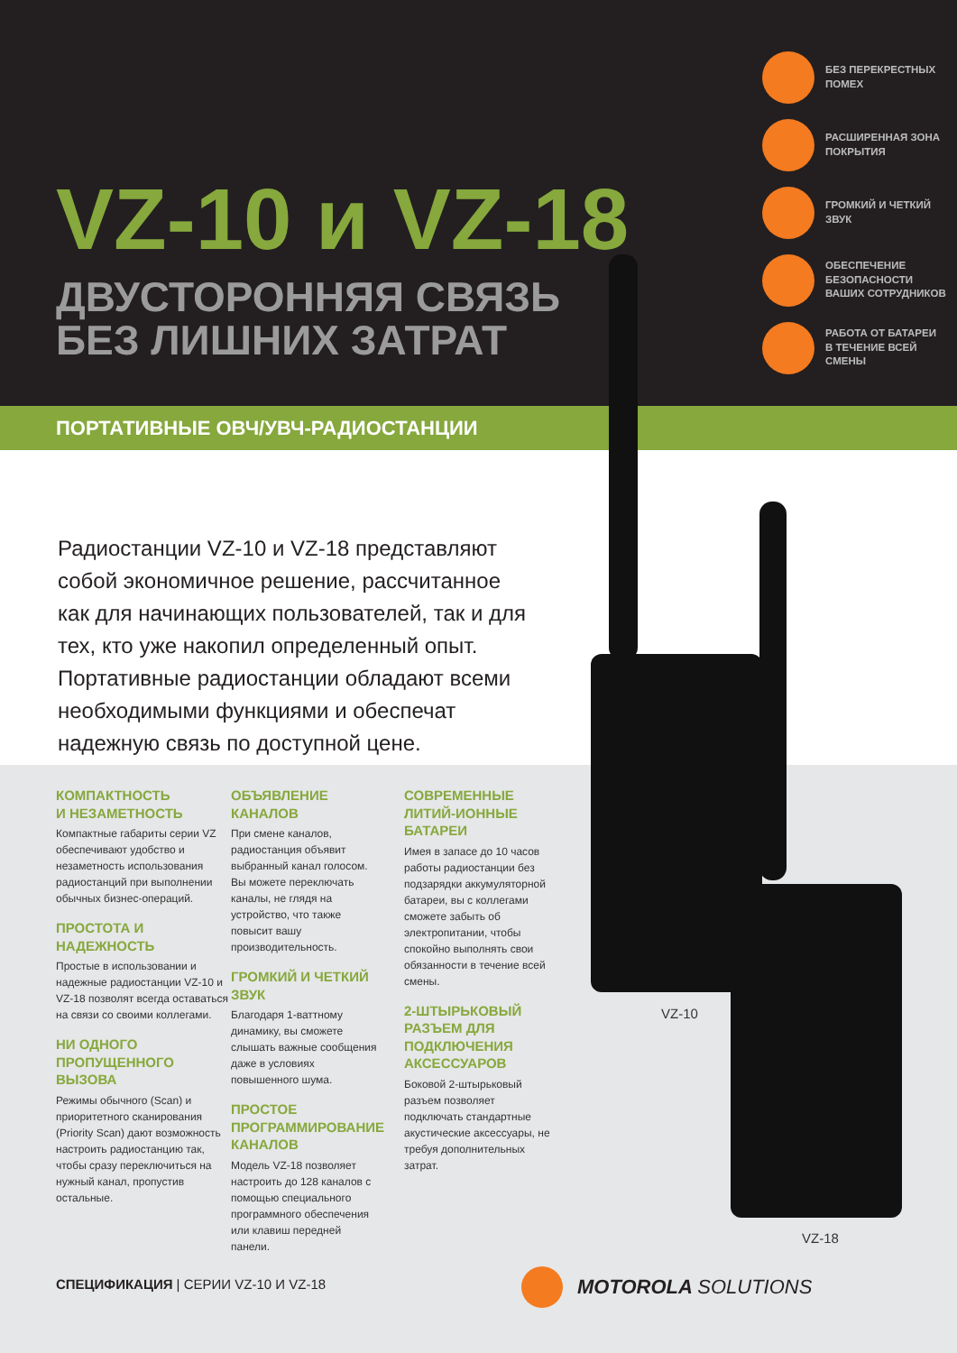VZ-10 и VZ-18
ДВУСТОРОННЯЯ СВЯЗЬ
БЕЗ ЛИШНИХ ЗАТРАТ
БЕЗ ПЕРЕКРЕСТНЫХ
ПОМЕХ
РАСШИРЕННАЯ ЗОНА
ПОКРЫТИЯ
ГРОМКИЙ И ЧЕТКИЙ
ЗВУК
ОБЕСПЕЧЕНИЕ
БЕЗОПАСНОСТИ
ВАШИХ СОТРУДНИКОВ
РАБОТА ОТ БАТАРЕИ
В ТЕЧЕНИЕ ВСЕЙ
СМЕНЫ
ПОРТАТИВНЫЕ ОВЧ/УВЧ-РАДИОСТАНЦИИ
Радиостанции VZ-10 и VZ-18 представляют собой экономичное решение, рассчитанное как для начинающих пользователей, так и для тех, кто уже накопил определенный опыт. Портативные радиостанции обладают всеми необходимыми функциями и обеспечат надежную связь по доступной цене.
КОМПАКТНОСТЬ
И НЕЗАМЕТНОСТЬ
Компактные габариты серии VZ обеспечивают удобство и незаметность использования радиостанций при выполнении обычных бизнес-операций.
ПРОСТОТА И НАДЕЖНОСТЬ
Простые в использовании и надежные радиостанции VZ-10 и VZ-18 позволят всегда оставаться на связи со своими коллегами.
НИ ОДНОГО ПРОПУЩЕННОГО ВЫЗОВА
Режимы обычного (Scan) и приоритетного сканирования (Priority Scan) дают возможность настроить радиостанцию так, чтобы сразу переключиться на нужный канал, пропустив остальные.
ОБЪЯВЛЕНИЕ КАНАЛОВ
При смене каналов, радиостанция объявит выбранный канал голосом. Вы можете переключать каналы, не глядя на устройство, что также повысит вашу производительность.
ГРОМКИЙ И ЧЕТКИЙ ЗВУК
Благодаря 1-ваттному динамику, вы сможете слышать важные сообщения даже в условиях повышенного шума.
ПРОСТОЕ ПРОГРАММИРОВАНИЕ КАНАЛОВ
Модель VZ-18 позволяет настроить до 128 каналов с помощью специального программного обеспечения или клавиш передней панели.
СОВРЕМЕННЫЕ ЛИТИЙ-ИОННЫЕ БАТАРЕИ
Имея в запасе до 10 часов работы радиостанции без подзарядки аккумуляторной батареи, вы с коллегами сможете забыть об электропитании, чтобы спокойно выполнять свои обязанности в течение всей смены.
2-ШТЫРЬКОВЫЙ РАЗЪЕМ ДЛЯ ПОДКЛЮЧЕНИЯ АКСЕССУАРОВ
Боковой 2-штырьковый разъем позволяет подключать стандартные акустические аксессуары, не требуя дополнительных затрат.
VZ-10
VZ-18
СПЕЦИФИКАЦИЯ | СЕРИИ VZ-10 И VZ-18
MOTOROLA SOLUTIONS